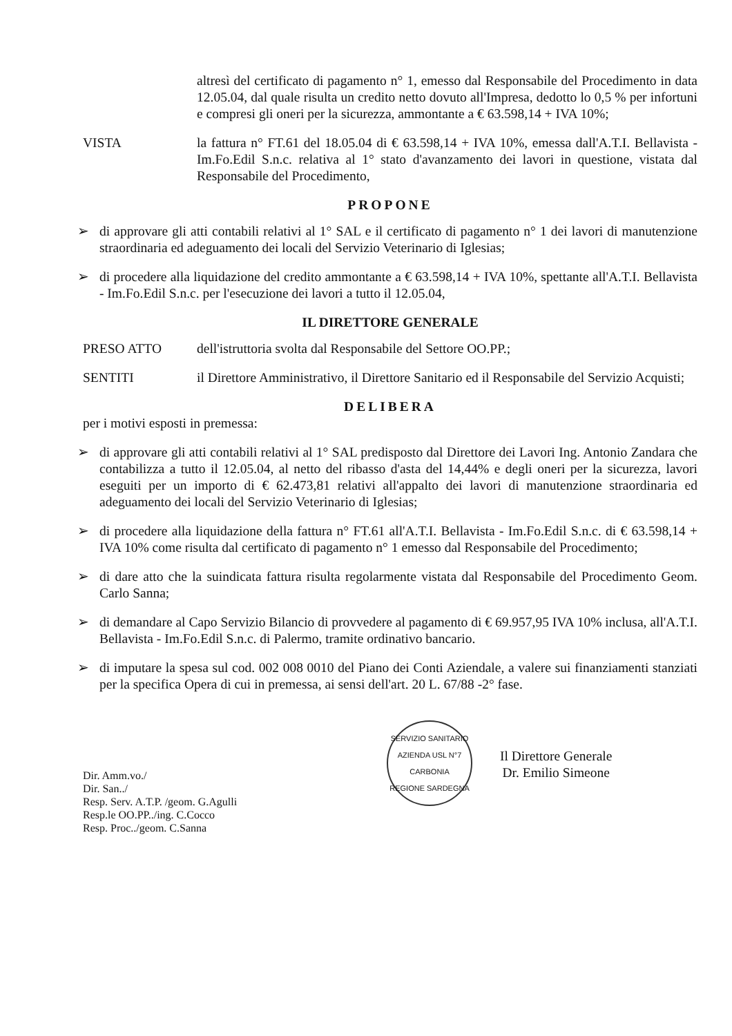altresì del certificato di pagamento n° 1, emesso dal Responsabile del Procedimento in data 12.05.04, dal quale risulta un credito netto dovuto all'Impresa, dedotto lo 0,5 % per infortuni e compresi gli oneri per la sicurezza, ammontante a € 63.598,14 + IVA 10%;
VISTA la fattura n° FT.61 del 18.05.04 di € 63.598,14 + IVA 10%, emessa dall'A.T.I. Bellavista - Im.Fo.Edil S.n.c. relativa al 1° stato d'avanzamento dei lavori in questione, vistata dal Responsabile del Procedimento,
PROPONE
➢ di approvare gli atti contabili relativi al 1° SAL e il certificato di pagamento n° 1 dei lavori di manutenzione straordinaria ed adeguamento dei locali del Servizio Veterinario di Iglesias;
➢ di procedere alla liquidazione del credito ammontante a € 63.598,14 + IVA 10%, spettante all'A.T.I. Bellavista - Im.Fo.Edil S.n.c. per l'esecuzione dei lavori a tutto il 12.05.04,
IL DIRETTORE GENERALE
PRESO ATTO dell'istruttoria svolta dal Responsabile del Settore OO.PP.;
SENTITI il Direttore Amministrativo, il Direttore Sanitario ed il Responsabile del Servizio Acquisti;
DELIBERA
per i motivi esposti in premessa:
➢ di approvare gli atti contabili relativi al 1° SAL predisposto dal Direttore dei Lavori Ing. Antonio Zandara che contabilizza a tutto il 12.05.04, al netto del ribasso d'asta del 14,44% e degli oneri per la sicurezza, lavori eseguiti per un importo di € 62.473,81 relativi all'appalto dei lavori di manutenzione straordinaria ed adeguamento dei locali del Servizio Veterinario di Iglesias;
➢ di procedere alla liquidazione della fattura n° FT.61 all'A.T.I. Bellavista - Im.Fo.Edil S.n.c. di € 63.598,14 + IVA 10% come risulta dal certificato di pagamento n° 1 emesso dal Responsabile del Procedimento;
➢ di dare atto che la suindicata fattura risulta regolarmente vistata dal Responsabile del Procedimento Geom. Carlo Sanna;
➢ di demandare al Capo Servizio Bilancio di provvedere al pagamento di € 69.957,95 IVA 10% inclusa, all'A.T.I. Bellavista - Im.Fo.Edil S.n.c. di Palermo, tramite ordinativo bancario.
➢ di imputare la spesa sul cod. 002 008 0010 del Piano dei Conti Aziendale, a valere sui finanziamenti stanziati per la specifica Opera di cui in premessa, ai sensi dell'art. 20 L. 67/88 -2° fase.
Dir. Amm.vo./
Dir. San../
Resp. Serv. A.T.P. /geom. G.Agulli
Resp.le OO.PP../ing. C.Cocco
Resp. Proc../geom. C.Sanna
SERVIZIO SANITARIO
AZIENDA USL N°7 CARBONIA
REGIONE SARDEGNA
Il Direttore Generale
Dr. Emilio Simeone